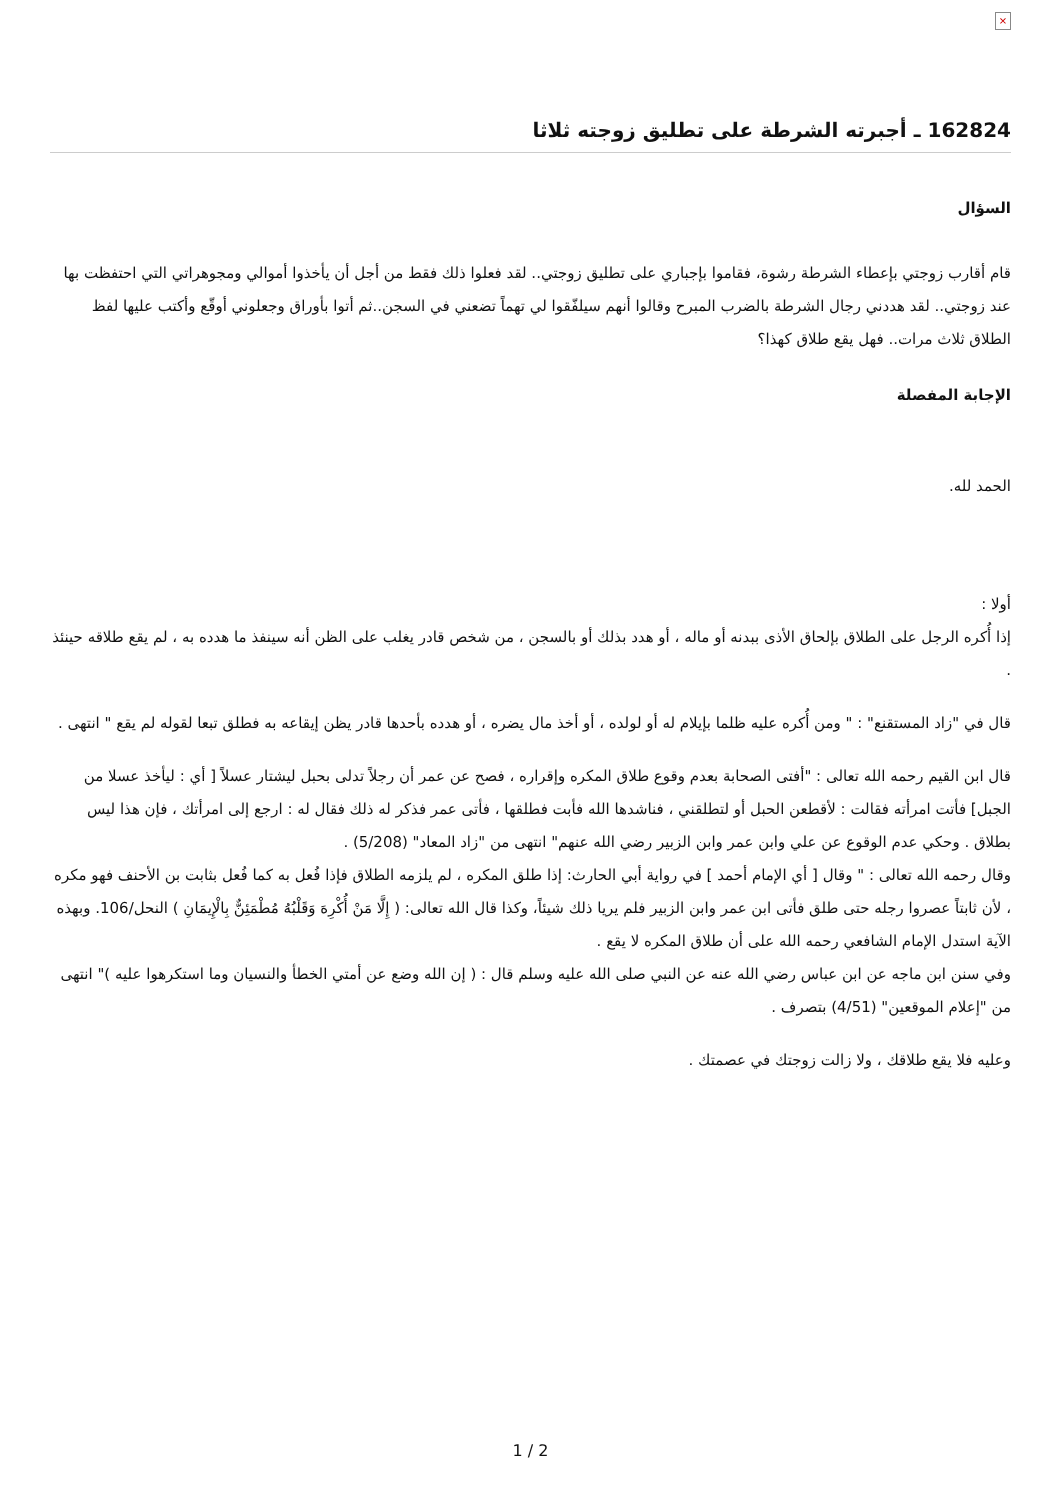×
162824 ـ أجبرته الشرطة على تطليق زوجته ثلاثا
السؤال
قام أقارب زوجتي بإعطاء الشرطة رشوة، فقاموا بإجباري على تطليق زوجتي.. لقد فعلوا ذلك فقط من أجل أن يأخذوا أموالي ومجوهراتي التي احتفظت بها عند زوجتي.. لقد هددني رجال الشرطة بالضرب المبرح وقالوا أنهم سيلفّقوا لي تهماً تضعني في السجن..ثم أتوا بأوراق وجعلوني أوقّع وأكتب عليها لفظ الطلاق ثلاث مرات.. فهل يقع طلاق كهذا؟
الإجابة المفصلة
الحمد لله.
أولا :
إذا أُكره الرجل على الطلاق بإلحاق الأذى ببدنه أو ماله ، أو هدد بذلك أو بالسجن ، من شخص قادر يغلب على الظن أنه سينفذ ما هدده به ، لم يقع طلاقه حينئذ .
قال في "زاد المستقنع" : " ومن أُكره عليه ظلما بإيلام له أو لولده ، أو أخذ مال يضره ، أو هدده بأحدها قادر يظن إيقاعه به فطلق تبعا لقوله لم يقع " انتهى .
قال ابن القيم رحمه الله تعالى : "أفتى الصحابة بعدم وقوع طلاق المكره وإقراره ، فصح عن عمر أن رجلاً تدلى بحبل ليشتار عسلاً [ أي : ليأخذ عسلا من الجبل] فأتت امرأته فقالت : لأقطعن الحبل أو لتطلقني ، فناشدها الله فأبت فطلقها ، فأتى عمر فذكر له ذلك فقال له : ارجع إلى امرأتك ، فإن هذا ليس بطلاق . وحكي عدم الوقوع عن علي وابن عمر وابن الزبير رضي الله عنهم" انتهى من "زاد المعاد" (5/208) .
وقال رحمه الله تعالى : " وقال [ أي الإمام أحمد ] في رواية أبي الحارث: إذا طلق المكره ، لم يلزمه الطلاق فإذا فُعل به كما فُعل بثابت بن الأحنف فهو مكره ، لأن ثابتاً عصروا رجله حتى طلق فأتى ابن عمر وابن الزبير فلم يريا ذلك شيئاً، وكذا قال الله تعالى: ( إِلَّا مَنْ أُكْرِهَ وَقَلْبُهُ مُطْمَئِنٌّ بِالْإِيمَانِ ) النحل/106. وبهذه الآية استدل الإمام الشافعي رحمه الله على أن طلاق المكره لا يقع .
وفي سنن ابن ماجه عن ابن عباس رضي الله عنه عن النبي صلى الله عليه وسلم قال : ( إن الله وضع عن أمتي الخطأ والنسيان وما استكرهوا عليه )" انتهى من "إعلام الموقعين" (4/51) بتصرف .
وعليه فلا يقع طلاقك ، ولا زالت زوجتك في عصمتك .
1 / 2